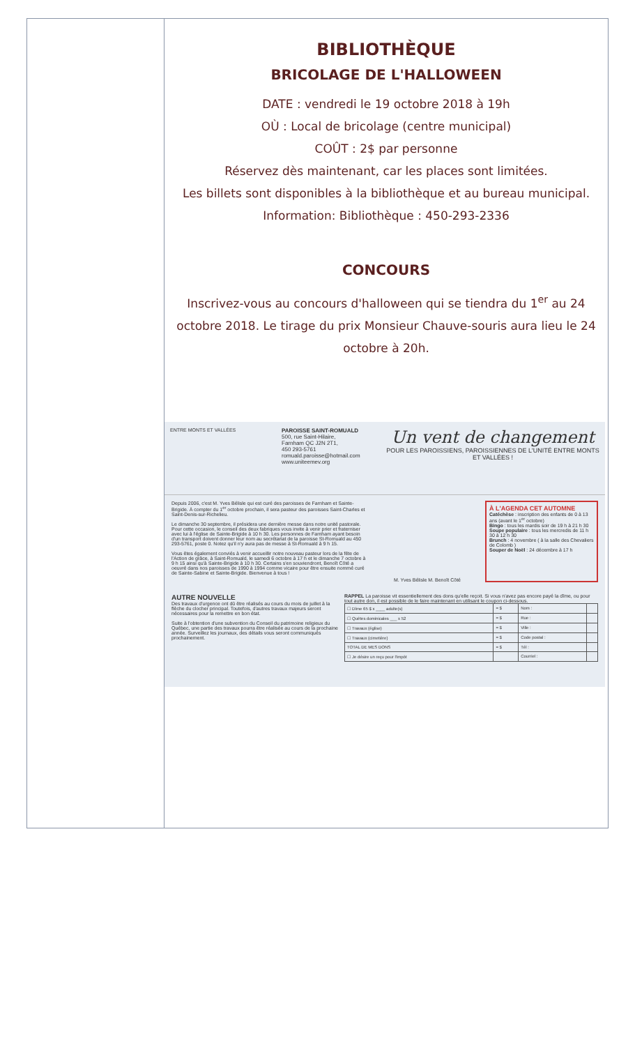BIBLIOTHÈQUE
BRICOLAGE DE L'HALLOWEEN
DATE : vendredi le 19 octobre 2018 à 19h
OÙ : Local de bricolage (centre municipal)
COÛT : 2$ par personne
Réservez dès maintenant, car les places sont limitées.
Les billets sont disponibles à la bibliothèque et au bureau municipal.
Information: Bibliothèque : 450-293-2336
CONCOURS
Inscrivez-vous au concours d'halloween qui se tiendra du 1<sup>er</sup> au 24 octobre 2018. Le tirage du prix Monsieur Chauve-souris aura lieu le 24 octobre à 20h.
ENTRE MONTS ET VALLÉES PAROISSE SAINT-ROMUALD
500, rue Saint-Hilaire,
Farnham QC J2N 2T1,
450 293-5761
romuald.paroisse@hotmail.com
www.uniteemev.org
Un vent de changement
POUR LES PAROISSIENS, PAROISSIENNES DE L'UNITÉ ENTRE MONTS ET VALLÉES !
Depuis 2006, c'est M. Yves Bélisle qui est curé des paroisses de Farnham et Sainte-Brigide. À compter du 1<sup>er</sup> octobre prochain, il sera pasteur des paroisses Saint-Charles et Saint-Denis-sur-Richelieu.
Le dimanche 30 septembre, il présidera une dernière messe dans notre unité pastorale. Pour cette occasion, le conseil des deux fabriques vous invite à venir prier et fraterniser avec lui à l'église de Sainte-Brigide à 10 h 30. Les personnes de Farnham ayant besoin d'un transport doivent donner leur nom au secrétariat de la paroisse St-Romuald au 450 293-5761, poste 0. Notez qu'il n'y aura pas de messe à St-Romuald à 9 h 15.
Vous êtes également conviés à venir accueillir notre nouveau pasteur lors de la fête de l'Action de grâce, à Saint-Romuald, le samedi 6 octobre à 17 h et le dimanche 7 octobre à 9 h 15 ainsi qu'à Sainte-Brigide à 10 h 30. Certains s'en souviendront, Benoît Côté a oeuvré dans nos paroisses de 1990 à 1994 comme vicaire pour être ensuite nommé curé de Sainte-Sabine et Sainte-Brigide. Bienvenue à tous !
M. Yves Bélisle M. Benoît Côté
À L'AGENDA CET AUTOMNE
Catéchèse : inscription des enfants de 0 à 13 ans (avant le 1<sup>er</sup> octobre)
Bingo : tous les mardis soir de 19 h à 21 h 30
Soupe populaire : tous les mercredis de 11 h 30 à 12 h 30
Brunch : 4 novembre ( à la salle des Chevaliers de Colomb )
Souper de Noël : 24 décembre à 17 h
AUTRE NOUVELLE
Des travaux d'urgence ont dû être réalisés au cours du mois de juillet à la flèche du clocher principal. Toutefois, d'autres travaux majeurs seront nécessaires pour la remettre en bon état.
Suite à l'obtention d'une subvention du Conseil du patrimoine religieux du Québec, une partie des travaux pourra être réalisée au cours de la prochaine année. Surveillez les journaux, des détails vous seront communiqués prochainement.
RAPPEL La paroisse vit essentiellement des dons qu'elle reçoit. Si vous n'avez pas encore payé la dîme, ou pour tout autre don, il est possible de le faire maintenant en utilisant le coupon ci-dessous.
| ☐ Dîme 65 $ x ____ adulte(s) | = $ | Nom : | |
| ☐ Quêtes dominicales ___ x 52 | = $ | Rue : | |
| ☐ Travaux (église) | = $ | Ville : | |
| ☐ Travaux (cimetière) | = $ | Code postal : | |
| TOTAL DE MES DONS | = $ | Tél : | |
| ☐ Je désire un reçu pour l'impôt | | Courriel : | |